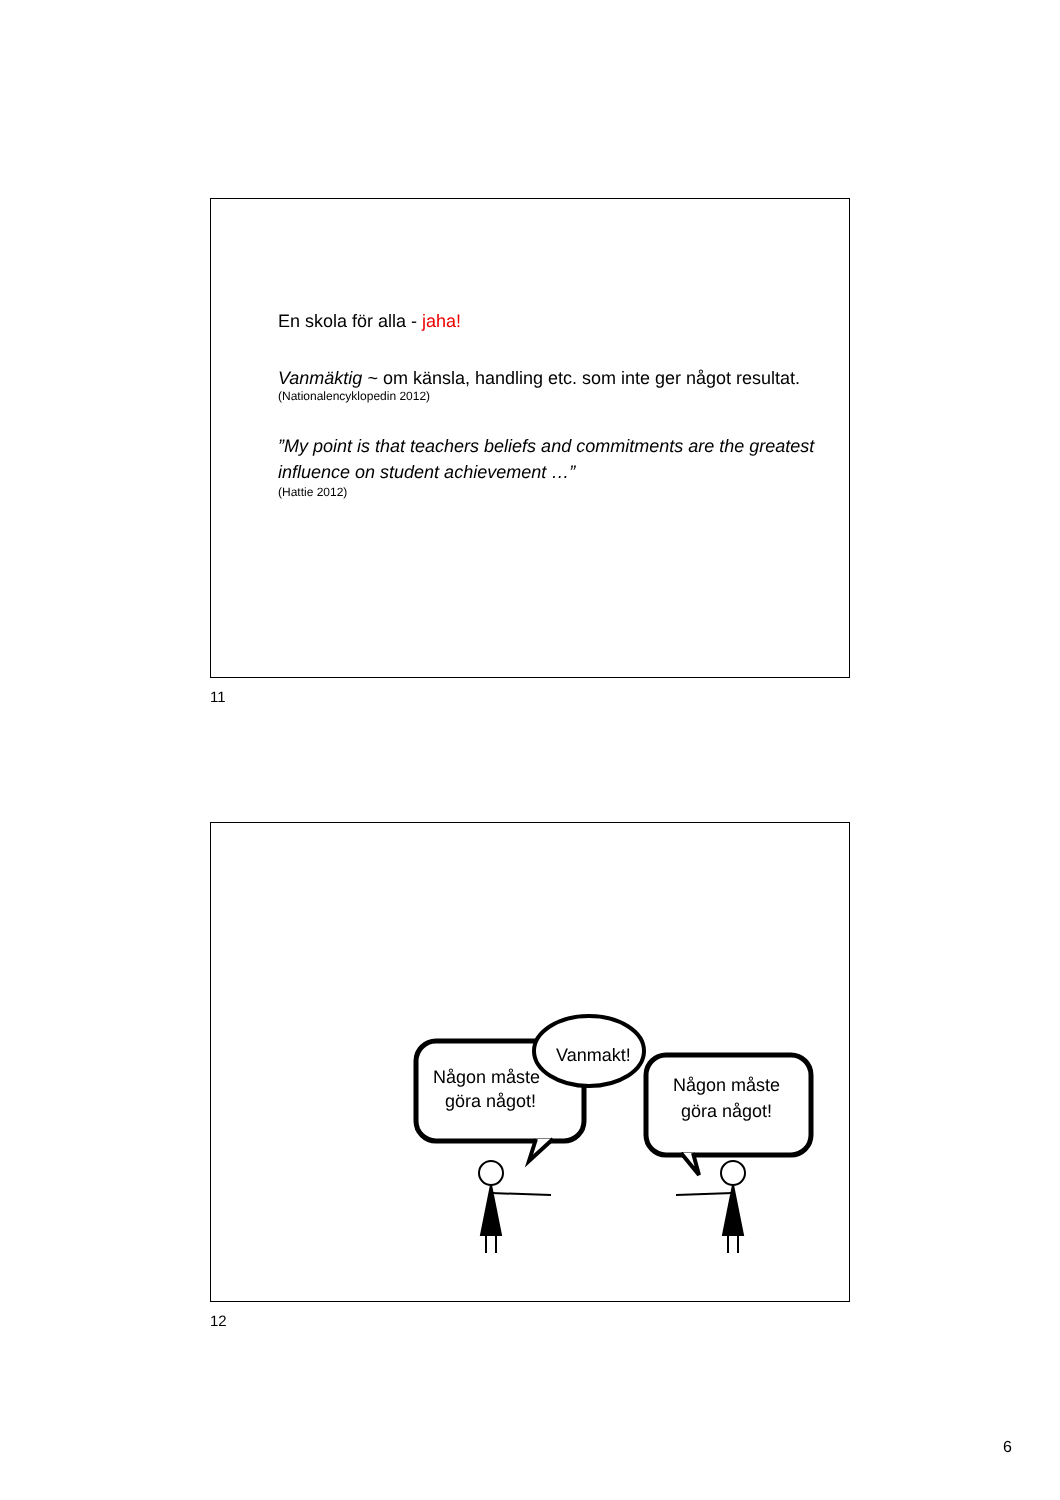En skola för alla - jaha!
Vanmäktig ~ om känsla, handling etc. som inte ger något resultat.
(Nationalencyklopedin 2012)
”My point is that teachers beliefs and commitments are the greatest influence on student achievement …”
(Hattie 2012)
11
Någon måste
göra något!
Vanmakt!
Någon måste
göra något!
12
6